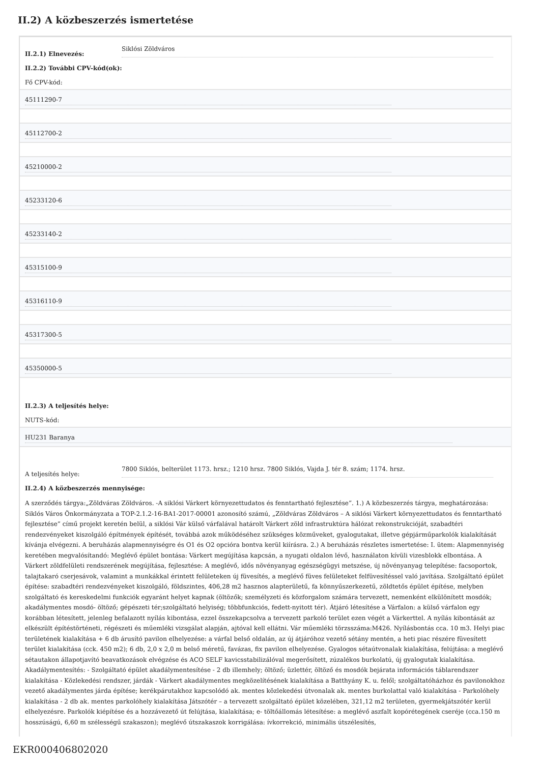II.2) A közbeszerzés ismertetése
II.2.1) Elnevezés:
Siklósi Zöldváros
II.2.2) További CPV-kód(ok):
Fő CPV-kód:
45111290-7
45112700-2
45210000-2
45233120-6
45233140-2
45315100-9
45316110-9
45317300-5
45350000-5
II.2.3) A teljesítés helye:
NUTS-kód:
HU231 Baranya
A teljesítés helye:
7800 Siklós, belterület 1173. hrsz.; 1210 hrsz. 7800 Siklós, Vajda J. tér 8. szám; 1174. hrsz.
II.2.4) A közbeszerzés mennyisége:
A szerződés tárgya:„Zöldváras Zöldváros. -A siklósi Várkert környezettudatos és fenntartható fejlesztése”. 1.) A közbeszerzés tárgya, meghatározása: Siklós Város Önkormányzata a TOP-2.1.2-16-BA1-2017-00001 azonosító számú, „Zöldváras Zöldváros – A siklósi Várkert környezettudatos és fenntartható fejlesztése” című projekt keretén belül, a siklósi Vár külső várfalával határolt Várkert zöld infrastruktúra hálózat rekonstrukcióját, szabadtéri rendezvényeket kiszolgáló építmények építését, továbbá azok működéséhez szükséges közműveket, gyalogutakat, illetve gépjárműparkolók kialakítását kívánja elvégezni. A beruházás alapmennyiségre és O1 és O2 opcióra bontva kerül kiírásra. 2.) A beruházás részletes ismertetése: I. ütem: Alapmennyiség keretében megvalósítandó: Meglévő épület bontása: Várkert megújítása kapcsán, a nyugati oldalon lévő, használaton kívüli vizesblokk elbontása. A Várkert zöldfelületi rendszerének megújítása, fejlesztése: A meglévő, idős növényanyag egészségügyi metszése, új növényanyag telepítése: facsoportok, talajtakaró cserjesávok, valamint a munkákkal érintett felületeken új füvesítés, a meglévő füves felületeket felfüvesítéssel való javítása. Szolgáltató épület építése: szabadtéri rendezvényeket kiszolgáló, földszintes, 406,28 m2 hasznos alapterületű, fa könnyűszerkezetű, zöldtetős épület építése, melyben szolgáltató és kereskedelmi funkciók egyaránt helyet kapnak (öltözők; személyzeti és közforgalom számára tervezett, nemenként elkülönített mosdók; akadálymentes mosdó- öltöző; gépészeti tér;szolgáltató helyiség; többfunkciós, fedett-nyitott tér). Átjáró létesítése a Várfalon: a külső várfalon egy korábban létesített, jelenleg befalazott nyílás kibontása, ezzel összekapcsolva a tervezett parkoló terület ezen végét a Várkerttel. A nyílás kibontását az elkészült építéstörténeti, régészeti és műemléki vizsgálat alapján, ajtóval kell ellátni. Vár műemléki törzsszáma:M426. Nyílásbontás cca. 10 m3. Helyi piac területének kialakítása + 6 db árusító pavilon elhelyezése: a várfal belső oldalán, az új átjáróhoz vezető sétány mentén, a heti piac részére füvesített terület kialakítása (cck. 450 m2); 6 db, 2,0 x 2,0 m belső méretű, favázas, fix pavilon elhelyezése. Gyalogos sétaútvonalak kialakítása, felújtása: a meglévő sétautakon állapotjavító beavatkozások elvégzése és ACO SELF kavicsstabilizálóval megerősített, zúzalékos burkolatú, új gyalogutak kialakítása. Akadálymentesítés: - Szolgáltató épület akadálymentesítése - 2 db illemhely; öltöző; üzlettér, öltöző és mosdók bejárata információs táblarendszer kialakítása - Közlekedési rendszer, járdák - Várkert akadálymentes megközelítésének kialakítása a Batthyány K. u. felől; szolgáltatóházhoz és pavilonokhoz vezető akadálymentes járda építése; kerékpárutakhoz kapcsolódó ak. mentes közlekedési útvonalak ak. mentes burkolattal való kialakítása - Parkolóhely kialakítása - 2 db ak. mentes parkolóhely kialakítása Játszótér – a tervezett szolgáltató épület közelében, 321,12 m2 területen, gyermekjátszótér kerül elhelyezésre. Parkolók kiépítése és a hozzávezető út felújtása, kialakítása; e- töltőállomás létesítése: a meglévő aszfalt kopórétegének cseréje (cca.150 m hosszúságú, 6,60 m szélességű szakaszon); meglévő útszakaszok korrigálása: ívkorrekció, minimális útszélesítés,
EKR000406802020